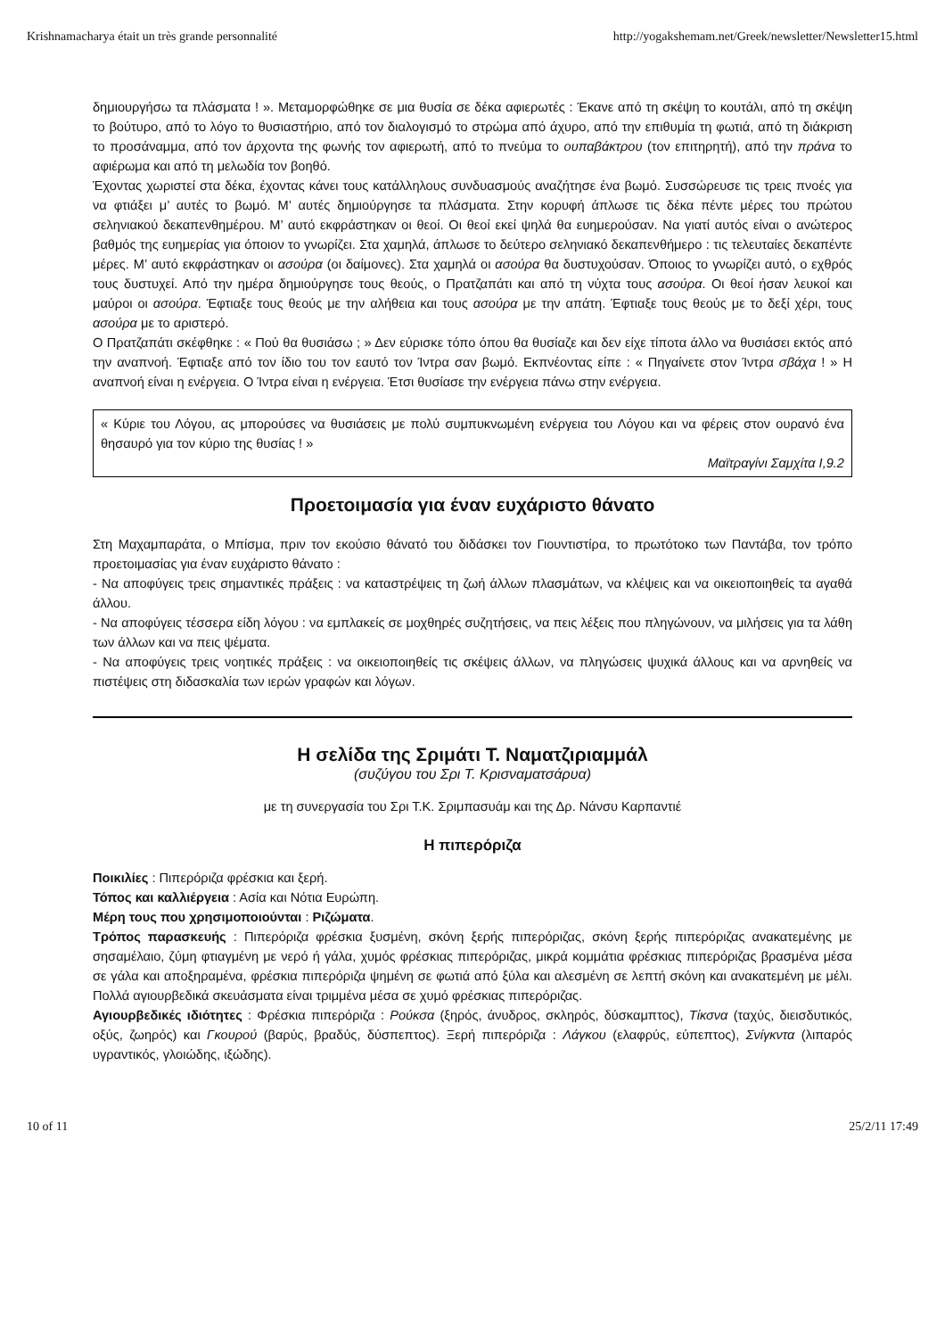Krishnamacharya était un très grande personnalité http://yogakshemam.net/Greek/newsletter/Newsletter15.html
δημιουργήσω τα πλάσματα ! ». Μεταμορφώθηκε σε μια θυσία σε δέκα αφιερωτές : Έκανε από τη σκέψη το κουτάλι, από τη σκέψη το βούτυρο, από το λόγο το θυσιαστήριο, από τον διαλογισμό το στρώμα από άχυρο, από την επιθυμία τη φωτιά, από τη διάκριση το προσάναμμα, από τον άρχοντα της φωνής τον αφιερωτή, από το πνεύμα το ουπαβάκτρου (τον επιτηρητή), από την πράνα το αφιέρωμα και από τη μελωδία τον βοηθό.
Έχοντας χωριστεί στα δέκα, έχοντας κάνει τους κατάλληλους συνδυασμούς αναζήτησε ένα βωμό. Συσσώρευσε τις τρεις πνοές για να φτιάξει μ’ αυτές το βωμό. Μ’ αυτές δημιούργησε τα πλάσματα. Στην κορυφή άπλωσε τις δέκα πέντε μέρες του πρώτου σεληνιακού δεκαπενθημέρου. Μ’ αυτό εκφράστηκαν οι θεοί. Οι θεοί εκεί ψηλά θα ευημερούσαν. Να γιατί αυτός είναι ο ανώτερος βαθμός της ευημερίας για όποιον το γνωρίζει. Στα χαμηλά, άπλωσε το δεύτερο σεληνιακό δεκαπενθήμερο : τις τελευταίες δεκαπέντε μέρες. Μ’ αυτό εκφράστηκαν οι ασούρα (οι δαίμονες). Στα χαμηλά οι ασούρα θα δυστυχούσαν. Όποιος το γνωρίζει αυτό, ο εχθρός τους δυστυχεί. Από την ημέρα δημιούργησε τους θεούς, ο Πρατζαπάτι και από τη νύχτα τους ασούρα. Οι θεοί ήσαν λευκοί και μαύροι οι ασούρα. Έφτιαξε τους θεούς με την αλήθεια και τους ασούρα με την απάτη. Έφτιαξε τους θεούς με το δεξί χέρι, τους ασούρα με το αριστερό.
Ο Πρατζαπάτι σκέφθηκε : « Πού θα θυσιάσω ; » Δεν εύρισκε τόπο όπου θα θυσίαζε και δεν είχε τίποτα άλλο να θυσιάσει εκτός από την αναπνοή. Έφτιαξε από τον ίδιο του τον εαυτό τον Ίντρα σαν βωμό. Εκπνέοντας είπε : « Πηγαίνετε στον Ίντρα σβάχα ! » Η αναπνοή είναι η ενέργεια. Ο Ίντρα είναι η ενέργεια. Έτσι θυσίασε την ενέργεια πάνω στην ενέργεια.
« Κύριε του Λόγου, ας μπορούσες να θυσιάσεις με πολύ συμπυκνωμένη ενέργεια του Λόγου και να φέρεις στον ουρανό ένα θησαυρό για τον κύριο της θυσίας ! »
Μαϊτραγίνι Σαμχίτα I,9.2
Προετοιμασία για έναν ευχάριστο θάνατο
Στη Μαχαμπαράτα, ο Μπίσμα, πριν τον εκούσιο θάνατό του διδάσκει τον Γιουντιστίρα, το πρωτότοκο των Παντάβα, τον τρόπο προετοιμασίας για έναν ευχάριστο θάνατο :
- Να αποφύγεις τρεις σημαντικές πράξεις : να καταστρέψεις τη ζωή άλλων πλασμάτων, να κλέψεις και να οικειοποιηθείς τα αγαθά άλλου.
- Να αποφύγεις τέσσερα είδη λόγου : να εμπλακείς σε μοχθηρές συζητήσεις, να πεις λέξεις που πληγώνουν, να μιλήσεις για τα λάθη των άλλων και να πεις ψέματα.
- Να αποφύγεις τρεις νοητικές πράξεις : να οικειοποιηθείς τις σκέψεις άλλων, να πληγώσεις ψυχικά άλλους και να αρνηθείς να πιστέψεις στη διδασκαλία των ιερών γραφών και λόγων.
Η σελίδα της Σριμάτι Τ. Ναματζιριαμμάλ
(συζύγου του Σρι Τ. Κρισναματσάρυα)
με τη συνεργασία του Σρι Τ.Κ. Σριμπασυάμ και της Δρ. Νάνσυ Καρπαντιέ
Η πιπερόριζα
Ποικιλίες : Πιπερόριζα φρέσκια και ξερή.
Τόπος και καλλιέργεια : Ασία και Νότια Ευρώπη.
Μέρη τους που χρησιμοποιούνται : Ριζώματα.
Τρόπος παρασκευής : Πιπερόριζα φρέσκια ξυσμένη, σκόνη ξερής πιπερόριζας, σκόνη ξερής πιπερόριζας ανακατεμένης με σησαμέλαιο, ζύμη φτιαγμένη με νερό ή γάλα, χυμός φρέσκιας πιπερόριζας, μικρά κομμάτια φρέσκιας πιπερόριζας βρασμένα μέσα σε γάλα και αποξηραμένα, φρέσκια πιπερόριζα ψημένη σε φωτιά από ξύλα και αλεσμένη σε λεπτή σκόνη και ανακατεμένη με μέλι. Πολλά αγιουρβεδικά σκευάσματα είναι τριμμένα μέσα σε χυμό φρέσκιας πιπερόριζας.
Αγιουρβεδικές ιδιότητες : Φρέσκια πιπερόριζα : Ρούκσα (ξηρός, άνυδρος, σκληρός, δύσκαμπτος), Τίκσνα (ταχύς, διεισδυτικός, οξύς, ζωηρός) και Γκουρού (βαρύς, βραδύς, δύσπεπτος). Ξερή πιπερόριζα : Λάγκου (ελαφρύς, εύπεπτος), Σνίγκντα (λιπαρός υγραντικός, γλοιώδης, ιξώδης).
10 of 11 25/2/11 17:49